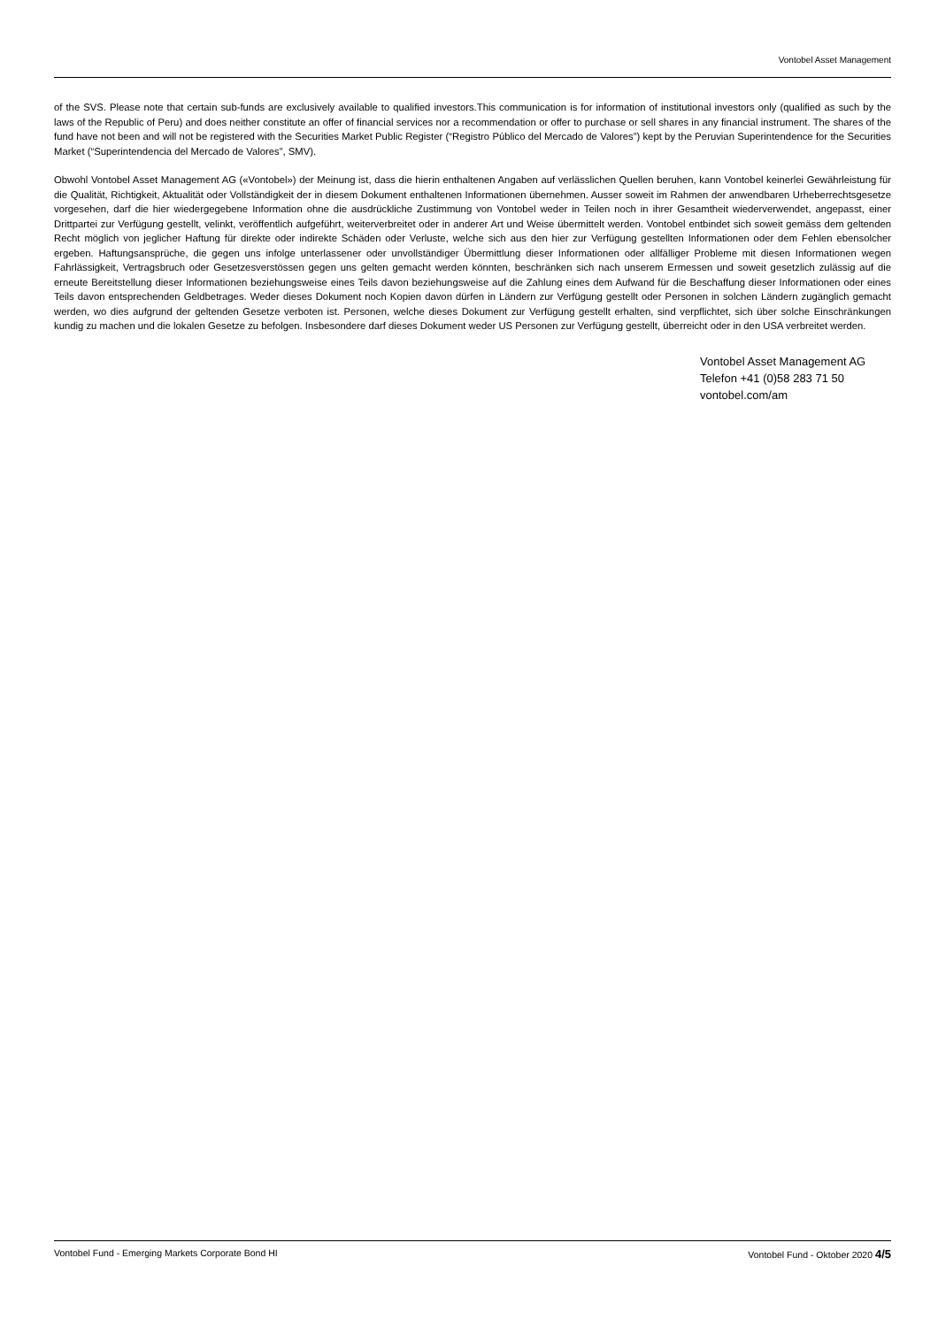Vontobel Asset Management
of the SVS. Please note that certain sub-funds are exclusively available to qualified investors.This communication is for information of institutional investors only (qualified as such by the laws of the Republic of Peru) and does neither constitute an offer of financial services nor a recommendation or offer to purchase or sell shares in any financial instrument. The shares of the fund have not been and will not be registered with the Securities Market Public Register (“Registro Público del Mercado de Valores”) kept by the Peruvian Superintendence for the Securities Market (“Superintendencia del Mercado de Valores”, SMV).
Obwohl Vontobel Asset Management AG («Vontobel») der Meinung ist, dass die hierin enthaltenen Angaben auf verlässlichen Quellen beruhen, kann Vontobel keinerlei Gewährleistung für die Qualität, Richtigkeit, Aktualität oder Vollständigkeit der in diesem Dokument enthaltenen Informationen übernehmen. Ausser soweit im Rahmen der anwendbaren Urheberrechtsgesetze vorgesehen, darf die hier wiedergegebene Information ohne die ausdrückliche Zustimmung von Vontobel weder in Teilen noch in ihrer Gesamtheit wiederverwendet, angepasst, einer Drittpartei zur Verfügung gestellt, velinkt, veröffentlich aufgeführt, weiterverbreitet oder in anderer Art und Weise übermittelt werden. Vontobel entbindet sich soweit gemäss dem geltenden Recht möglich von jeglicher Haftung für direkte oder indirekte Schäden oder Verluste, welche sich aus den hier zur Verfügung gestellten Informationen oder dem Fehlen ebensolcher ergeben. Haftungsansprüche, die gegen uns infolge unterlassener oder unvollständiger Übermittlung dieser Informationen oder allfälliger Probleme mit diesen Informationen wegen Fahrlässigkeit, Vertragsbruch oder Gesetzesverstössen gegen uns gelten gemacht werden könnten, beschränken sich nach unserem Ermessen und soweit gesetzlich zulässig auf die erneute Bereitstellung dieser Informationen beziehungsweise eines Teils davon beziehungsweise auf die Zahlung eines dem Aufwand für die Beschaffung dieser Informationen oder eines Teils davon entsprechenden Geldbetrages. Weder dieses Dokument noch Kopien davon dürfen in Ländern zur Verfügung gestellt oder Personen in solchen Ländern zugänglich gemacht werden, wo dies aufgrund der geltenden Gesetze verboten ist. Personen, welche dieses Dokument zur Verfügung gestellt erhalten, sind verpflichtet, sich über solche Einschränkungen kundig zu machen und die lokalen Gesetze zu befolgen. Insbesondere darf dieses Dokument weder US Personen zur Verfügung gestellt, überreicht oder in den USA verbreitet werden.
Vontobel Asset Management AG
Telefon +41 (0)58 283 71 50
vontobel.com/am
Vontobel Fund - Emerging Markets Corporate Bond HI Vontobel Fund - Oktober 2020 4/5